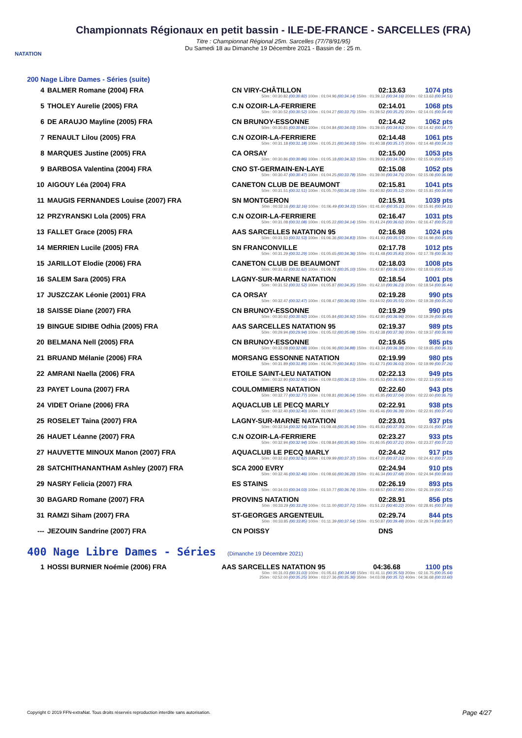NATATION
Championnats Régionaux en petit bassin - ILE-DE-FRANCE - SARCELLES (FRA)
Titre : Championnat Régional 25m. Sarcelles (77/78/91/95)
Du Samedi 18 au Dimanche 19 Décembre 2021 - Bassin de : 25 m.
200 Nage Libre Dames - Séries (suite)
| 4 | BALMER Romane (2004) FRA | CN VIRY-CHÂTILLON | 02:13.63 | 1074 pts |
| 50m : 00:30.82 (00:30.82) 100m : 01:04.96 (00:34.14) 150m : 01:39.12 (00:34.16) 200m : 02:13.63 (00:34.51) | | | | |
| 5 | THOLEY Aurelie (2005) FRA | C.N OZOIR-LA-FERRIERE | 02:14.01 | 1068 pts |
| 50m : 00:30.52 (00:30.52) 100m : 01:04.27 (00:33.75) 150m : 01:39.52 (00:35.25) 200m : 02:14.01 (00:34.49) | | | | |
| 6 | DE ARAUJO Mayline (2005) FRA | CN BRUNOY-ESSONNE | 02:14.42 | 1062 pts |
| 50m : 00:30.81 (00:30.81) 100m : 01:04.84 (00:34.03) 150m : 01:39.65 (00:34.81) 200m : 02:14.42 (00:34.77) | | | | |
| 7 | RENAULT Lilou (2005) FRA | C.N OZOIR-LA-FERRIERE | 02:14.48 | 1061 pts |
| 50m : 00:31.18 (00:31.18) 100m : 01:05.21 (00:34.03) 150m : 01:40.38 (00:35.17) 200m : 02:14.48 (00:34.10) | | | | |
| 8 | MARQUES Justine (2005) FRA | CA ORSAY | 02:15.00 | 1053 pts |
| 50m : 00:30.86 (00:30.86) 100m : 01:05.18 (00:34.32) 150m : 01:39.93 (00:34.75) 200m : 02:15.00 (00:35.07) | | | | |
| 9 | BARBOSA Valentina (2004) FRA | CNO ST-GERMAIN-EN-LAYE | 02:15.08 | 1052 pts |
| 50m : 00:30.47 (00:30.47) 100m : 01:04.25 (00:33.78) 150m : 01:39.00 (00:34.75) 200m : 02:15.08 (00:36.08) | | | | |
| 10 | AIGOUY Léa (2004) FRA | CANETON CLUB DE BEAUMONT | 02:15.81 | 1041 pts |
| 50m : 00:31.51 (00:31.51) 100m : 01:05.70 (00:34.19) 150m : 01:40.82 (00:35.12) 200m : 02:15.81 (00:34.99) | | | | |
| 11 | MAUGIS FERNANDES Louise (2007) FRA | SN MONTGERON | 02:15.91 | 1039 pts |
| 50m : 00:32.16 (00:32.16) 100m : 01:06.49 (00:34.33) 150m : 01:41.60 (00:35.11) 200m : 02:15.91 (00:34.31) | | | | |
| 12 | PRZYRANSKI Lola (2005) FRA | C.N OZOIR-LA-FERRIERE | 02:16.47 | 1031 pts |
| 50m : 00:31.08 (00:31.08) 100m : 01:05.22 (00:34.14) 150m : 01:41.24 (00:36.02) 200m : 02:16.47 (00:35.23) | | | | |
| 13 | FALLET Grace (2005) FRA | AAS SARCELLES NATATION 95 | 02:16.98 | 1024 pts |
| 50m : 00:31.53 (00:31.53) 100m : 01:06.36 (00:34.83) 150m : 01:41.93 (00:35.57) 200m : 02:16.98 (00:35.05) | | | | |
| 14 | MERRIEN Lucile (2005) FRA | SN FRANCONVILLE | 02:17.78 | 1012 pts |
| 50m : 00:31.29 (00:31.29) 100m : 01:05.65 (00:34.36) 150m : 01:41.48 (00:35.83) 200m : 02:17.78 (00:36.30) | | | | |
| 15 | JARILLOT Elodie (2006) FRA | CANETON CLUB DE BEAUMONT | 02:18.03 | 1008 pts |
| 50m : 00:31.62 (00:31.62) 100m : 01:06.72 (00:35.10) 150m : 01:42.87 (00:36.15) 200m : 02:18.03 (00:35.16) | | | | |
| 16 | SALEM Sara (2005) FRA | LAGNY-SUR-MARNE NATATION | 02:18.54 | 1001 pts |
| 50m : 00:31.52 (00:31.52) 100m : 01:05.87 (00:34.35) 150m : 01:42.10 (00:36.23) 200m : 02:18.54 (00:36.44) | | | | |
| 17 | JUSZCZAK Léonie (2001) FRA | CA ORSAY | 02:19.28 | 990 pts |
| 50m : 00:32.47 (00:32.47) 100m : 01:08.47 (00:36.00) 150m : 01:44.02 (00:35.55) 200m : 02:19.28 (00:35.26) | | | | |
| 18 | SAISSE Diane (2007) FRA | CN BRUNOY-ESSONNE | 02:19.29 | 990 pts |
| 50m : 00:30.92 (00:30.92) 100m : 01:05.84 (00:34.92) 150m : 01:42.80 (00:36.96) 200m : 02:19.29 (00:36.49) | | | | |
| 19 | BINGUE SIDIBE Odhia (2005) FRA | AAS SARCELLES NATATION 95 | 02:19.37 | 989 pts |
| 50m : 00:29.94 (00:29.94) 100m : 01:05.02 (00:35.08) 150m : 01:42.38 (00:37.36) 200m : 02:19.37 (00:36.99) | | | | |
| 20 | BELMANA Nell (2005) FRA | CN BRUNOY-ESSONNE | 02:19.65 | 985 pts |
| 50m : 00:32.08 (00:32.08) 100m : 01:06.96 (00:34.88) 150m : 01:43.34 (00:36.38) 200m : 02:19.65 (00:36.31) | | | | |
| 21 | BRUAND Mélanie (2006) FRA | MORSANG ESSONNE NATATION | 02:19.99 | 980 pts |
| 50m : 00:31.89 (00:31.89) 100m : 01:06.70 (00:34.81) 150m : 01:42.73 (00:36.03) 200m : 02:19.99 (00:37.26) | | | | |
| 22 | AMRANI Naella (2006) FRA | ETOILE SAINT-LEU NATATION | 02:22.13 | 949 pts |
| 50m : 00:32.90 (00:32.90) 100m : 01:09.03 (00:36.13) 150m : 01:45.53 (00:36.50) 200m : 02:22.13 (00:36.60) | | | | |
| 23 | PAYET Louna (2007) FRA | COULOMMIERS NATATION | 02:22.60 | 943 pts |
| 50m : 00:32.77 (00:32.77) 100m : 01:08.81 (00:36.04) 150m : 01:45.85 (00:37.04) 200m : 02:22.60 (00:36.75) | | | | |
| 24 | VIDET Oriane (2006) FRA | AQUACLUB LE PECQ MARLY | 02:22.91 | 938 pts |
| 50m : 00:32.40 (00:32.40) 100m : 01:09.07 (00:36.67) 150m : 01:45.46 (00:36.39) 200m : 02:22.91 (00:37.45) | | | | |
| 25 | ROSELET Taina (2007) FRA | LAGNY-SUR-MARNE NATATION | 02:23.01 | 937 pts |
| 50m : 00:32.54 (00:32.54) 100m : 01:08.48 (00:35.94) 150m : 01:45.83 (00:37.35) 200m : 02:23.01 (00:37.18) | | | | |
| 26 | HAUET Léanne (2007) FRA | C.N OZOIR-LA-FERRIERE | 02:23.27 | 933 pts |
| 50m : 00:32.94 (00:32.94) 100m : 01:08.84 (00:35.90) 150m : 01:46.05 (00:37.21) 200m : 02:23.27 (00:37.22) | | | | |
| 27 | HAUVETTE MINOUX Manon (2007) FRA | AQUACLUB LE PECQ MARLY | 02:24.42 | 917 pts |
| 50m : 00:32.62 (00:32.62) 100m : 01:09.99 (00:37.37) 150m : 01:47.20 (00:37.21) 200m : 02:24.42 (00:37.22) | | | | |
| 28 | SATCHITHANANTHAM Ashley (2007) FRA | SCA 2000 EVRY | 02:24.94 | 910 pts |
| 50m : 00:32.46 (00:32.46) 100m : 01:08.66 (00:36.20) 150m : 01:46.34 (00:37.68) 200m : 02:24.94 (00:38.60) | | | | |
| 29 | NASRY Felicia (2007) FRA | ES STAINS | 02:26.19 | 893 pts |
| 50m : 00:34.03 (00:34.03) 100m : 01:10.77 (00:36.74) 150m : 01:48.57 (00:37.80) 200m : 02:26.19 (00:37.62) | | | | |
| 30 | BAGARD Romane (2007) FRA | PROVINS NATATION | 02:28.91 | 856 pts |
| 50m : 00:33.29 (00:33.29) 100m : 01:11.00 (00:37.71) 150m : 01:51.22 (00:40.22) 200m : 02:28.91 (00:37.69) | | | | |
| 31 | RAMZI Siham (2007) FRA | ST-GEORGES ARGENTEUIL | 02:29.74 | 844 pts |
| 50m : 00:33.85 (00:33.85) 100m : 01:11.39 (00:37.54) 150m : 01:50.87 (00:39.48) 200m : 02:29.74 (00:38.87) | | | | |
| --- | JEZOUIN Sandrine (2007) FRA | CN POISSY | DNS | |
400 Nage Libre Dames - Séries (Dimanche 19 Décembre 2021)
| 1 | HOSSI BURNIER Noémie (2006) FRA | AAS SARCELLES NATATION 95 | 04:36.68 | 1100 pts |
| 50m : 00:31.03 (00:31.03) 100m : 01:05.61 (00:34.58) 150m : 01:41.11 (00:35.50) 200m : 02:16.75 (00:35.64) 250m : 02:52.00 (00:35.25) 300m : 03:27.36 (00:35.36) 350m : 04:03.08 (00:35.72) 400m : 04:36.68 (00:33.60) | | | | |
Copyright © 2019 FFN-extraNat. Tous droits réservés reproduction interdite sans autorisation.
Page 4/27